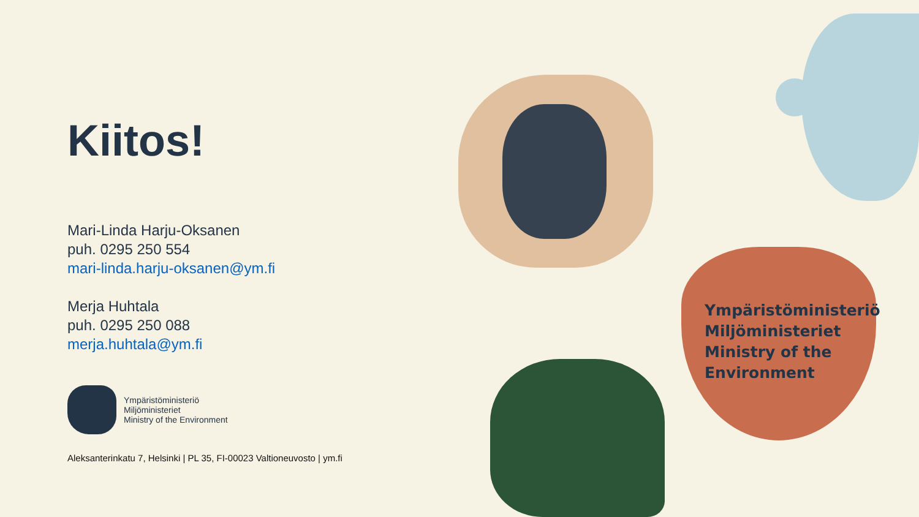Kiitos!
Mari-Linda Harju-Oksanen
puh. 0295 250 554
mari-linda.harju-oksanen@ym.fi
Merja Huhtala
puh. 0295 250 088
merja.huhtala@ym.fi
Ympäristöministeriö
Miljöministeriet
Ministry of the Environment
Aleksanterinkatu 7, Helsinki | PL 35, FI-00023 Valtioneuvosto | ym.fi
Ympäristöministeriö
Miljöministeriet
Ministry of the
Environment